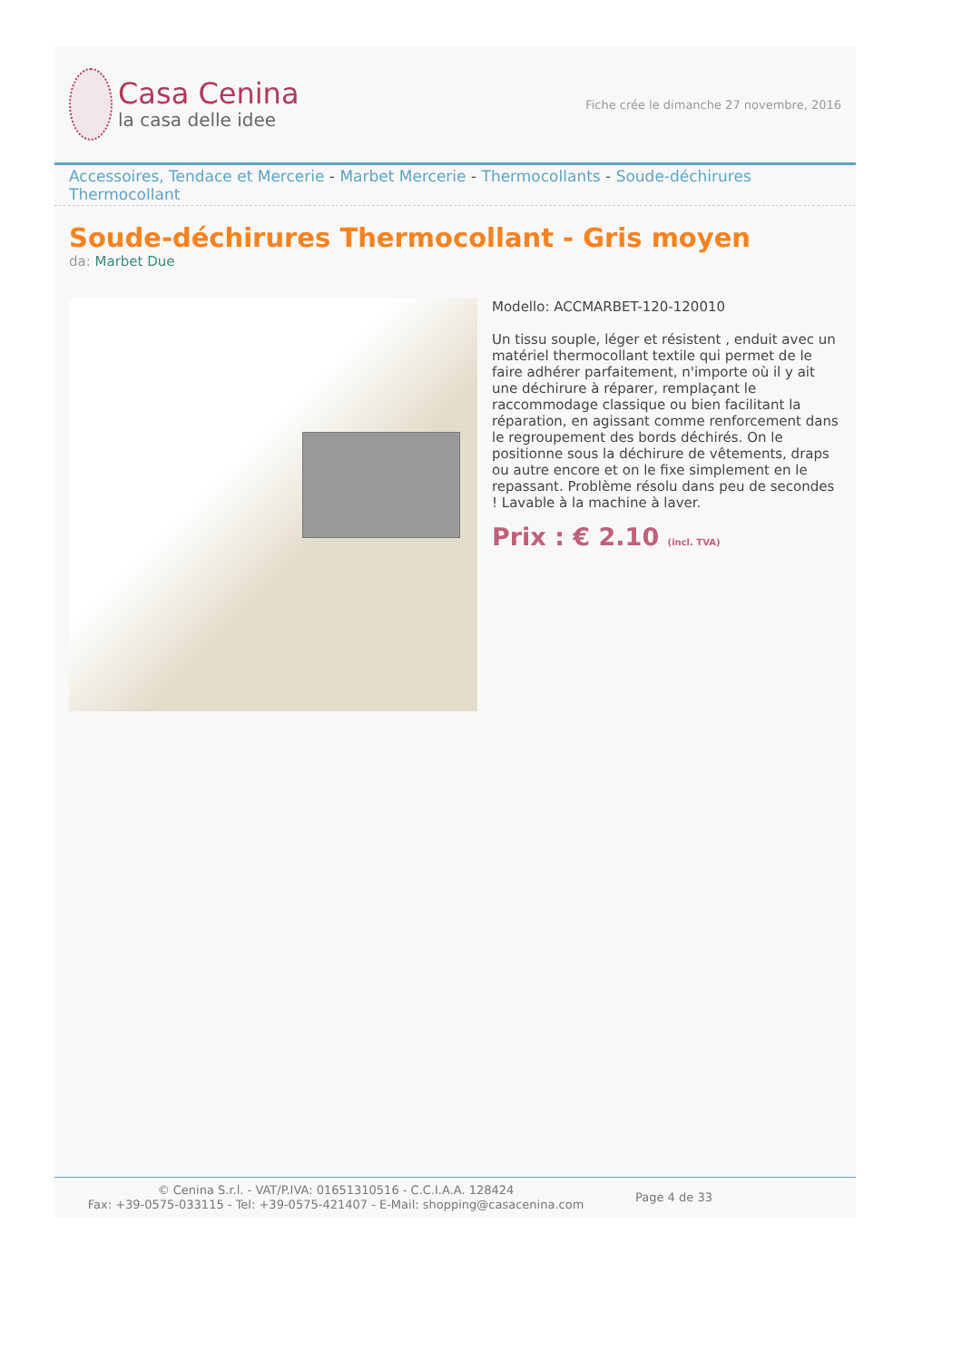Casa Cenina
la casa delle idee
Fiche crée le dimanche 27 novembre, 2016
Accessoires, Tendace et Mercerie - Marbet Mercerie - Thermocollants - Soude-déchirures Thermocollant
Soude-déchirures Thermocollant - Gris moyen
da: Marbet Due
Modello: ACCMARBET-120-120010
Un tissu souple, léger et résistent , enduit avec un matériel thermocollant textile qui permet de le faire adhérer parfaitement, n'importe où il y ait une déchirure à réparer, remplaçant le raccommodage classique ou bien facilitant la réparation, en agissant comme renforcement dans le regroupement des bords déchirés. On le positionne sous la déchirure de vêtements, draps ou autre encore et on le fixe simplement en le repassant. Problème résolu dans peu de secondes ! Lavable à la machine à laver.
Prix : € 2.10 (incl. TVA)
© Cenina S.r.l. - VAT/P.IVA: 01651310516 - C.C.I.A.A. 128424
Fax: +39-0575-033115 - Tel: +39-0575-421407 - E-Mail: shopping@casacenina.com
Page 4 de 33